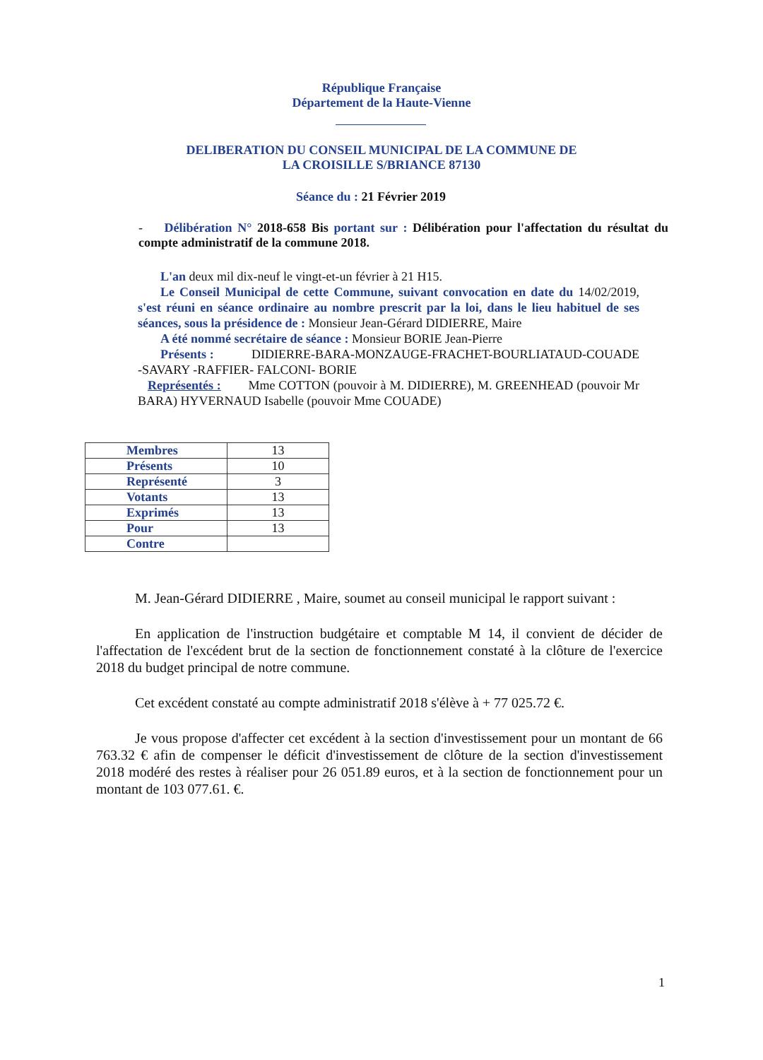République Française
Département de la Haute-Vienne
DELIBERATION DU CONSEIL MUNICIPAL DE LA COMMUNE DE
LA CROISILLE S/BRIANCE 87130
Séance du : 21 Février 2019
- Délibération N° 2018-658 Bis portant sur : Délibération pour l'affectation du résultat du compte administratif de la commune 2018.
L'an deux mil dix-neuf le vingt-et-un février à 21 H15.
Le Conseil Municipal de cette Commune, suivant convocation en date du 14/02/2019, s'est réuni en séance ordinaire au nombre prescrit par la loi, dans le lieu habituel de ses séances, sous la présidence de : Monsieur Jean-Gérard DIDIERRE, Maire
A été nommé secrétaire de séance : Monsieur BORIE Jean-Pierre
Présents : DIDIERRE-BARA-MONZAUGE-FRACHET-BOURLIATAUD-COUADE -SAVARY -RAFFIER- FALCONI- BORIE
Représentés : Mme COTTON (pouvoir à M. DIDIERRE), M. GREENHEAD (pouvoir Mr BARA) HYVERNAUD Isabelle (pouvoir Mme COUADE)
| Membres | 13 |
| Présents | 10 |
| Représenté | 3 |
| Votants | 13 |
| Exprimés | 13 |
| Pour | 13 |
| Contre | |
M. Jean-Gérard DIDIERRE , Maire, soumet au conseil municipal le rapport suivant :
En application de l'instruction budgétaire et comptable M 14, il convient de décider de l'affectation de l'excédent brut de la section de fonctionnement constaté à la clôture de l'exercice 2018 du budget principal de notre commune.
Cet excédent constaté au compte administratif 2018 s'élève à + 77 025.72 €.
Je vous propose d'affecter cet excédent à la section d'investissement pour un montant de 66 763.32 € afin de compenser le déficit d'investissement de clôture de la section d'investissement 2018 modéré des restes à réaliser pour 26 051.89 euros, et à la section de fonctionnement pour un montant de 103 077.61. €.
1